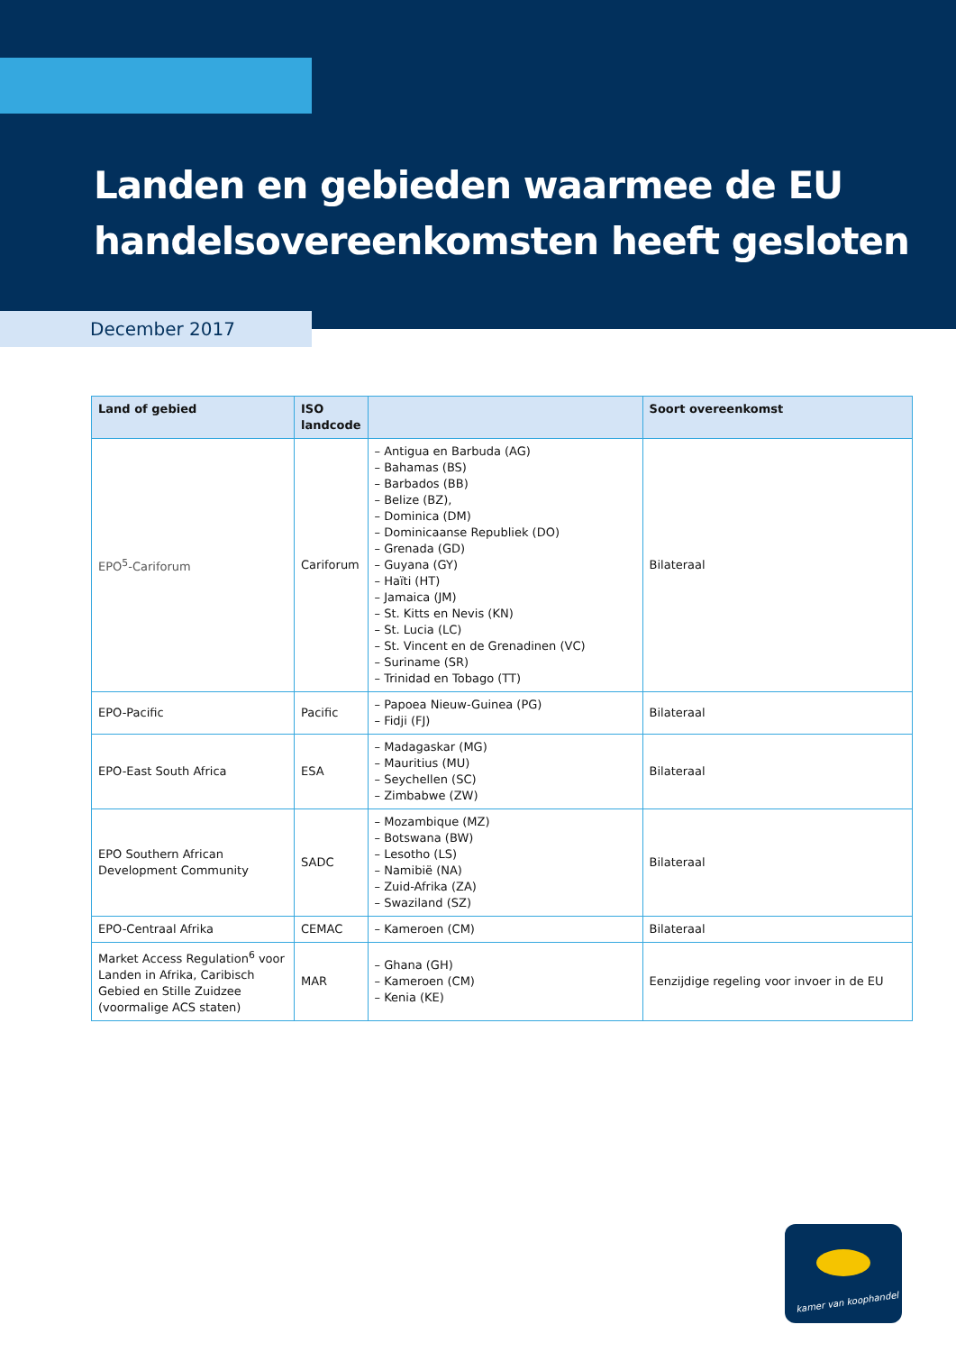Landen en gebieden waarmee de EU
handelsovereenkomsten heeft gesloten
December 2017
| Land of gebied | ISO landcode | | Soort overeenkomst |
| --- | --- | --- | --- |
| EPO<sup>5</sup>-Cariforum | Cariforum | – Antigua en Barbuda (AG) – Bahamas (BS) – Barbados (BB) – Belize (BZ), – Dominica (DM) – Dominicaanse Republiek (DO) – Grenada (GD) – Guyana (GY) – Haïti (HT) – Jamaica (JM) – St. Kitts en Nevis (KN) – St. Lucia (LC) – St. Vincent en de Grenadinen (VC) – Suriname (SR) – Trinidad en Tobago (TT) | Bilateraal |
| EPO-Pacific | Pacific | – Papoea Nieuw-Guinea (PG) – Fidji (FJ) | Bilateraal |
| EPO-East South Africa | ESA | – Madagaskar (MG) – Mauritius (MU) – Seychellen (SC) – Zimbabwe (ZW) | Bilateraal |
| EPO Southern African Development Community | SADC | – Mozambique (MZ) – Botswana (BW) – Lesotho (LS) – Namibië (NA) – Zuid-Afrika (ZA) – Swaziland (SZ) | Bilateraal |
| EPO-Centraal Afrika | CEMAC | – Kameroen (CM) | Bilateraal |
| Market Access Regulation<sup>6</sup> voor Landen in Afrika, Caribisch Gebied en Stille Zuidzee (voormalige ACS staten) | MAR | – Ghana (GH) – Kameroen (CM) – Kenia (KE) | Eenzijdige regeling voor invoer in de EU |
kamer van koophandel